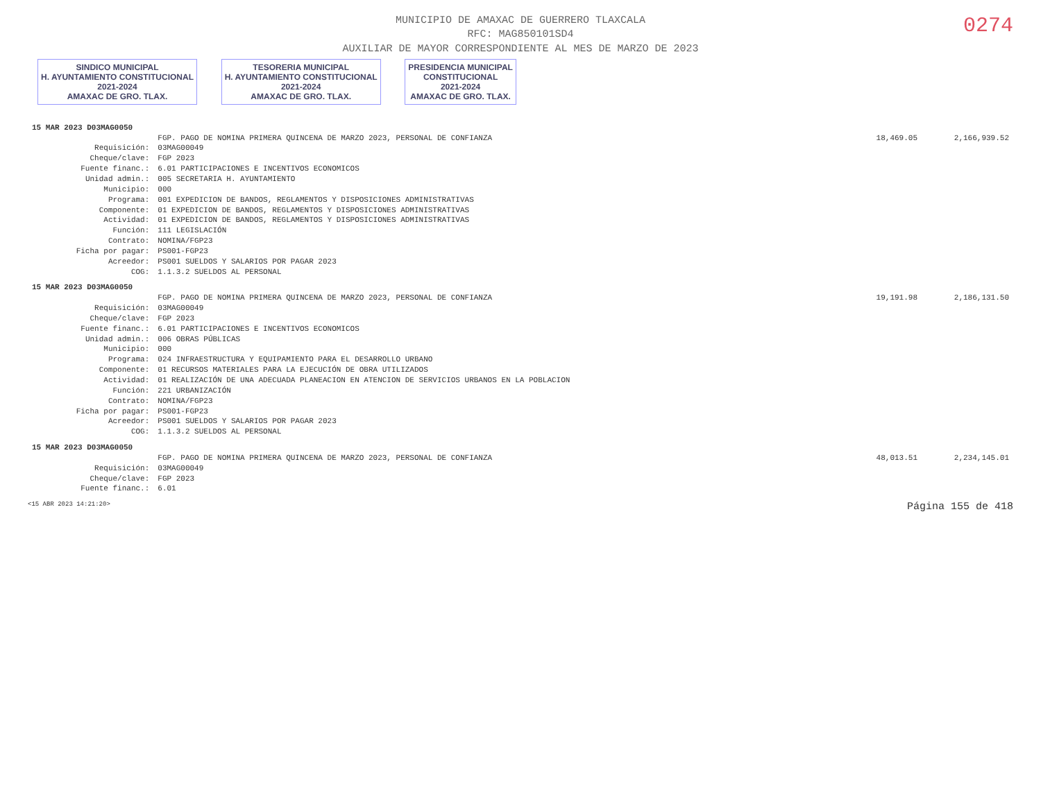0274
MUNICIPIO DE AMAXAC DE GUERRERO TLAXCALA
RFC: MAG850101SD4
AUXILIAR DE MAYOR CORRESPONDIENTE AL MES DE MARZO DE 2023
SINDICO MUNICIPAL
H. AYUNTAMIENTO CONSTITUCIONAL
2021-2024
AMAXAC DE GRO. TLAX. TESORERIA MUNICIPAL
H. AYUNTAMIENTO CONSTITUCIONAL
2021-2024
AMAXAC DE GRO. TLAX. PRESIDENCIA MUNICIPAL
CONSTITUCIONAL
2021-2024
AMAXAC DE GRO. TLAX.
| 15 MAR 2023 D03MAG0050 | | | | |
| | | FGP. PAGO DE NOMINA PRIMERA QUINCENA DE MARZO 2023, PERSONAL DE CONFIANZA | 18,469.05 | 2,166,939.52 |
| | Requisición: | 03MAG00049 | | |
| | Cheque/clave: | FGP 2023 | | |
| | Fuente financ.: | 6.01 PARTICIPACIONES E INCENTIVOS ECONOMICOS | | |
| | Unidad admin.: | 005 SECRETARIA H. AYUNTAMIENTO | | |
| | Municipio: | 000 | | |
| | Programa: | 001 EXPEDICION DE BANDOS, REGLAMENTOS Y DISPOSICIONES ADMINISTRATIVAS | | |
| | Componente: | 01 EXPEDICION DE BANDOS, REGLAMENTOS Y DISPOSICIONES ADMINISTRATIVAS | | |
| | Actividad: | 01 EXPEDICION DE BANDOS, REGLAMENTOS Y DISPOSICIONES ADMINISTRATIVAS | | |
| | Función: | 111 LEGISLACIÓN | | |
| | Contrato: | NOMINA/FGP23 | | |
| | Ficha por pagar: | PS001-FGP23 | | |
| | Acreedor: | PS001 SUELDOS Y SALARIOS POR PAGAR 2023 | | |
| | COG: | 1.1.3.2 SUELDOS AL PERSONAL | | |
| 15 MAR 2023 D03MAG0050 | | | | |
| | | FGP. PAGO DE NOMINA PRIMERA QUINCENA DE MARZO 2023, PERSONAL DE CONFIANZA | 19,191.98 | 2,186,131.50 |
| | Requisición: | 03MAG00049 | | |
| | Cheque/clave: | FGP 2023 | | |
| | Fuente financ.: | 6.01 PARTICIPACIONES E INCENTIVOS ECONOMICOS | | |
| | Unidad admin.: | 006 OBRAS PÚBLICAS | | |
| | Municipio: | 000 | | |
| | Programa: | 024 INFRAESTRUCTURA Y EQUIPAMIENTO PARA EL DESARROLLO URBANO | | |
| | Componente: | 01 RECURSOS MATERIALES PARA LA EJECUCIÓN DE OBRA UTILIZADOS | | |
| | Actividad: | 01 REALIZACIÓN DE UNA ADECUADA PLANEACION EN ATENCION DE SERVICIOS URBANOS EN LA POBLACION | | |
| | Función: | 221 URBANIZACIÓN | | |
| | Contrato: | NOMINA/FGP23 | | |
| | Ficha por pagar: | PS001-FGP23 | | |
| | Acreedor: | PS001 SUELDOS Y SALARIOS POR PAGAR 2023 | | |
| | COG: | 1.1.3.2 SUELDOS AL PERSONAL | | |
| 15 MAR 2023 D03MAG0050 | | | | |
| | | FGP. PAGO DE NOMINA PRIMERA QUINCENA DE MARZO 2023, PERSONAL DE CONFIANZA | 48,013.51 | 2,234,145.01 |
| | Requisición: | 03MAG00049 | | |
| | Cheque/clave: | FGP 2023 | | |
| | Fuente financ.: | 6.01 | | |
<15 ABR 2023 14:21:20> Página 155 de 418